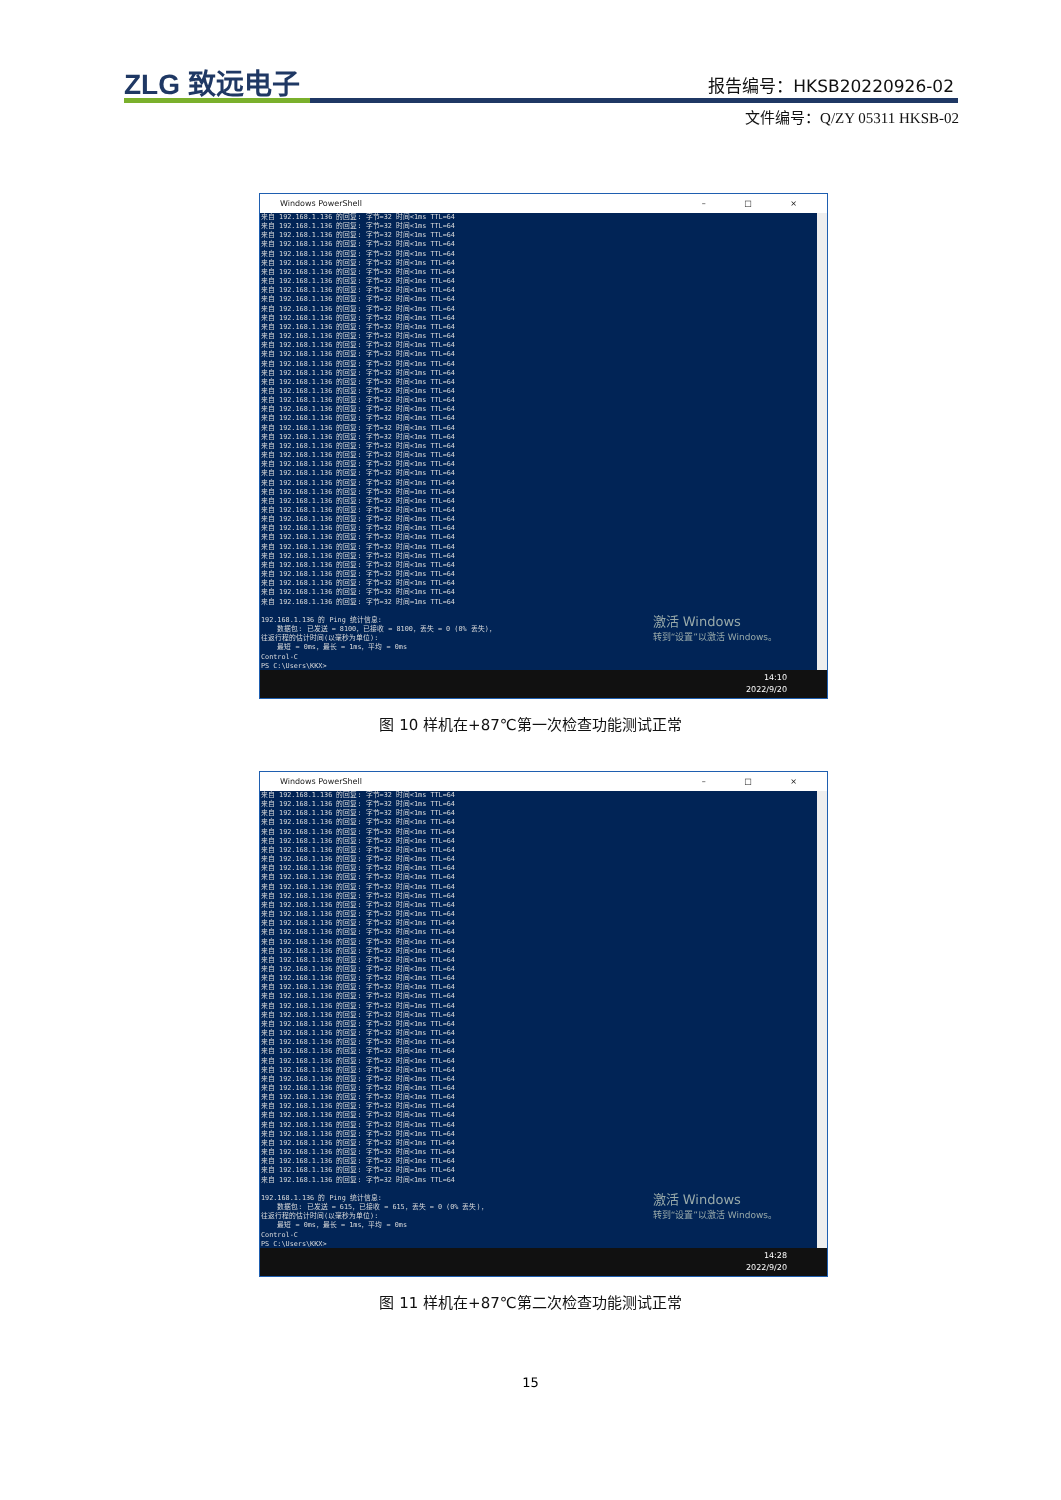ZLG 致远电子 报告编号：HKSB20220926-02
文件编号：Q/ZY 05311 HKSB-02
Windows PowerShell – □ ×
来自 192.168.1.136 的回复: 字节=32 时间<1ms TTL=64
来自 192.168.1.136 的回复: 字节=32 时间<1ms TTL=64
来自 192.168.1.136 的回复: 字节=32 时间<1ms TTL=64
来自 192.168.1.136 的回复: 字节=32 时间<1ms TTL=64
来自 192.168.1.136 的回复: 字节=32 时间<1ms TTL=64
来自 192.168.1.136 的回复: 字节=32 时间<1ms TTL=64
来自 192.168.1.136 的回复: 字节=32 时间<1ms TTL=64
来自 192.168.1.136 的回复: 字节=32 时间<1ms TTL=64
来自 192.168.1.136 的回复: 字节=32 时间<1ms TTL=64
来自 192.168.1.136 的回复: 字节=32 时间<1ms TTL=64
来自 192.168.1.136 的回复: 字节=32 时间<1ms TTL=64
来自 192.168.1.136 的回复: 字节=32 时间<1ms TTL=64
来自 192.168.1.136 的回复: 字节=32 时间<1ms TTL=64
来自 192.168.1.136 的回复: 字节=32 时间<1ms TTL=64
来自 192.168.1.136 的回复: 字节=32 时间<1ms TTL=64
来自 192.168.1.136 的回复: 字节=32 时间<1ms TTL=64
来自 192.168.1.136 的回复: 字节=32 时间<1ms TTL=64
来自 192.168.1.136 的回复: 字节=32 时间<1ms TTL=64
来自 192.168.1.136 的回复: 字节=32 时间<1ms TTL=64
来自 192.168.1.136 的回复: 字节=32 时间<1ms TTL=64
来自 192.168.1.136 的回复: 字节=32 时间<1ms TTL=64
来自 192.168.1.136 的回复: 字节=32 时间<1ms TTL=64
来自 192.168.1.136 的回复: 字节=32 时间<1ms TTL=64
来自 192.168.1.136 的回复: 字节=32 时间<1ms TTL=64
来自 192.168.1.136 的回复: 字节=32 时间<1ms TTL=64
来自 192.168.1.136 的回复: 字节=32 时间<1ms TTL=64
来自 192.168.1.136 的回复: 字节=32 时间<1ms TTL=64
来自 192.168.1.136 的回复: 字节=32 时间<1ms TTL=64
来自 192.168.1.136 的回复: 字节=32 时间<1ms TTL=64
来自 192.168.1.136 的回复: 字节=32 时间<1ms TTL=64
来自 192.168.1.136 的回复: 字节=32 时间=1ms TTL=64
来自 192.168.1.136 的回复: 字节=32 时间<1ms TTL=64
来自 192.168.1.136 的回复: 字节=32 时间<1ms TTL=64
来自 192.168.1.136 的回复: 字节=32 时间<1ms TTL=64
来自 192.168.1.136 的回复: 字节=32 时间<1ms TTL=64
来自 192.168.1.136 的回复: 字节=32 时间<1ms TTL=64
来自 192.168.1.136 的回复: 字节=32 时间<1ms TTL=64
来自 192.168.1.136 的回复: 字节=32 时间<1ms TTL=64
来自 192.168.1.136 的回复: 字节=32 时间<1ms TTL=64
来自 192.168.1.136 的回复: 字节=32 时间<1ms TTL=64
来自 192.168.1.136 的回复: 字节=32 时间<1ms TTL=64
来自 192.168.1.136 的回复: 字节=32 时间<1ms TTL=64
来自 192.168.1.136 的回复: 字节=32 时间=1ms TTL=64

192.168.1.136 的 Ping 统计信息:
    数据包: 已发送 = 8100，已接收 = 8100，丢失 = 0 (0% 丢失)，
往返行程的估计时间(以毫秒为单位):
    最短 = 0ms，最长 = 1ms，平均 = 0ms
Control-C
PS C:\Users\KKX>
激活 Windows
转到“设置”以激活 Windows。
14:10
2022/9/20
图 10 样机在+87℃第一次检查功能测试正常
Windows PowerShell – □ ×
来自 192.168.1.136 的回复: 字节=32 时间<1ms TTL=64
来自 192.168.1.136 的回复: 字节=32 时间<1ms TTL=64
来自 192.168.1.136 的回复: 字节=32 时间<1ms TTL=64
来自 192.168.1.136 的回复: 字节=32 时间<1ms TTL=64
来自 192.168.1.136 的回复: 字节=32 时间<1ms TTL=64
来自 192.168.1.136 的回复: 字节=32 时间<1ms TTL=64
来自 192.168.1.136 的回复: 字节=32 时间<1ms TTL=64
来自 192.168.1.136 的回复: 字节=32 时间<1ms TTL=64
来自 192.168.1.136 的回复: 字节=32 时间<1ms TTL=64
来自 192.168.1.136 的回复: 字节=32 时间<1ms TTL=64
来自 192.168.1.136 的回复: 字节=32 时间<1ms TTL=64
来自 192.168.1.136 的回复: 字节=32 时间<1ms TTL=64
来自 192.168.1.136 的回复: 字节=32 时间<1ms TTL=64
来自 192.168.1.136 的回复: 字节=32 时间<1ms TTL=64
来自 192.168.1.136 的回复: 字节=32 时间<1ms TTL=64
来自 192.168.1.136 的回复: 字节=32 时间<1ms TTL=64
来自 192.168.1.136 的回复: 字节=32 时间<1ms TTL=64
来自 192.168.1.136 的回复: 字节=32 时间<1ms TTL=64
来自 192.168.1.136 的回复: 字节=32 时间<1ms TTL=64
来自 192.168.1.136 的回复: 字节=32 时间<1ms TTL=64
来自 192.168.1.136 的回复: 字节=32 时间<1ms TTL=64
来自 192.168.1.136 的回复: 字节=32 时间<1ms TTL=64
来自 192.168.1.136 的回复: 字节=32 时间<1ms TTL=64
来自 192.168.1.136 的回复: 字节=32 时间=1ms TTL=64
来自 192.168.1.136 的回复: 字节=32 时间<1ms TTL=64
来自 192.168.1.136 的回复: 字节=32 时间<1ms TTL=64
来自 192.168.1.136 的回复: 字节=32 时间<1ms TTL=64
来自 192.168.1.136 的回复: 字节=32 时间<1ms TTL=64
来自 192.168.1.136 的回复: 字节=32 时间<1ms TTL=64
来自 192.168.1.136 的回复: 字节=32 时间<1ms TTL=64
来自 192.168.1.136 的回复: 字节=32 时间<1ms TTL=64
来自 192.168.1.136 的回复: 字节=32 时间<1ms TTL=64
来自 192.168.1.136 的回复: 字节=32 时间<1ms TTL=64
来自 192.168.1.136 的回复: 字节=32 时间<1ms TTL=64
来自 192.168.1.136 的回复: 字节=32 时间<1ms TTL=64
来自 192.168.1.136 的回复: 字节=32 时间<1ms TTL=64
来自 192.168.1.136 的回复: 字节=32 时间<1ms TTL=64
来自 192.168.1.136 的回复: 字节=32 时间<1ms TTL=64
来自 192.168.1.136 的回复: 字节=32 时间<1ms TTL=64
来自 192.168.1.136 的回复: 字节=32 时间<1ms TTL=64
来自 192.168.1.136 的回复: 字节=32 时间<1ms TTL=64
来自 192.168.1.136 的回复: 字节=32 时间=1ms TTL=64
来自 192.168.1.136 的回复: 字节=32 时间<1ms TTL=64

192.168.1.136 的 Ping 统计信息:
    数据包: 已发送 = 615，已接收 = 615，丢失 = 0 (0% 丢失)，
往返行程的估计时间(以毫秒为单位):
    最短 = 0ms，最长 = 1ms，平均 = 0ms
Control-C
PS C:\Users\KKX>
激活 Windows
转到“设置”以激活 Windows。
14:28
2022/9/20
图 11 样机在+87℃第二次检查功能测试正常
15